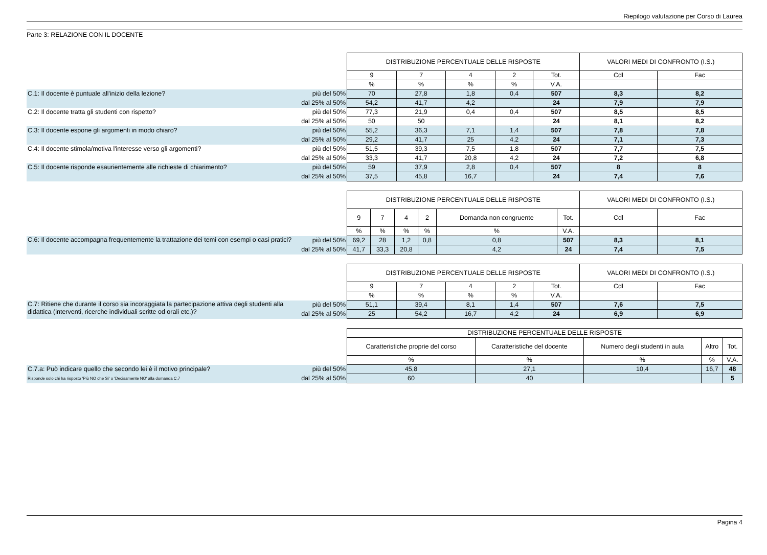Riepilogo valutazione per Corso di Laurea
Parte 3: RELAZIONE CON IL DOCENTE
| | | DISTRIBUZIONE PERCENTUALE DELLE RISPOSTE | | | | | VALORI MEDI DI CONFRONTO (I.S.) | |
| | | 9 | 7 | 4 | 2 | Tot. | Cdl | Fac |
| | | % | % | % | % | V.A. | | |
| C.1: Il docente è puntuale all'inizio della lezione? | più del 50% | 70 | 27,8 | 1,8 | 0,4 | 507 | 8,3 | 8,2 |
| | dal 25% al 50% | 54,2 | 41,7 | 4,2 | | 24 | 7,9 | 7,9 |
| C.2: Il docente tratta gli studenti con rispetto? | più del 50% | 77,3 | 21,9 | 0,4 | 0,4 | 507 | 8,5 | 8,5 |
| | dal 25% al 50% | 50 | 50 | | | 24 | 8,1 | 8,2 |
| C.3: Il docente espone gli argomenti in modo chiaro? | più del 50% | 55,2 | 36,3 | 7,1 | 1,4 | 507 | 7,8 | 7,8 |
| | dal 25% al 50% | 29,2 | 41,7 | 25 | 4,2 | 24 | 7,1 | 7,3 |
| C.4: Il docente stimola/motiva l'interesse verso gli argomenti? | più del 50% | 51,5 | 39,3 | 7,5 | 1,8 | 507 | 7,7 | 7,5 |
| | dal 25% al 50% | 33,3 | 41,7 | 20,8 | 4,2 | 24 | 7,2 | 6,8 |
| C.5: Il docente risponde esaurientemente alle richieste di chiarimento? | più del 50% | 59 | 37,9 | 2,8 | 0,4 | 507 | 8 | 8 |
| | dal 25% al 50% | 37,5 | 45,8 | 16,7 | | 24 | 7,4 | 7,6 |
| | | DISTRIBUZIONE PERCENTUALE DELLE RISPOSTE | | | | | | VALORI MEDI DI CONFRONTO (I.S.) | |
| | | 9 | 7 | 4 | 2 | Domanda non congruente | Tot. | Cdl | Fac |
| | | % | % | % | % | % | V.A. | | |
| C.6: Il docente accompagna frequentemente la trattazione dei temi con esempi o casi pratici? | più del 50% | 69,2 | 28 | 1,2 | 0,8 | 0,8 | 507 | 8,3 | 8,1 |
| | dal 25% al 50% | 41,7 | 33,3 | 20,8 | | 4,2 | 24 | 7,4 | 7,5 |
| | | DISTRIBUZIONE PERCENTUALE DELLE RISPOSTE | | | | | VALORI MEDI DI CONFRONTO (I.S.) | |
| | | 9 | 7 | 4 | 2 | Tot. | Cdl | Fac |
| | | % | % | % | % | V.A. | | |
| C.7: Ritiene che durante il corso sia incoraggiata la partecipazione attiva degli studenti alla didattica (interventi, ricerche individuali scritte od orali etc.)? | più del 50% | 51,1 | 39,4 | 8,1 | 1,4 | 507 | 7,6 | 7,5 |
| | dal 25% al 50% | 25 | 54,2 | 16,7 | 4,2 | 24 | 6,9 | 6,9 |
| | | DISTRIBUZIONE PERCENTUALE DELLE RISPOSTE | | | | |
| | | Caratteristiche proprie del corso | Caratteristiche del docente | Numero degli studenti in aula | Altro | Tot. |
| | | % | % | % | % | V.A. |
| C.7.a: Può indicare quello che secondo lei è il motivo principale? | più del 50% | 45,8 | 27,1 | 10,4 | 16,7 | 48 |
| Risponde solo chi ha risposto 'Più NO che Sì' o 'Decisamente NO' alla domanda C.7 | dal 25% al 50% | 60 | 40 | | | 5 |
Pagina 4